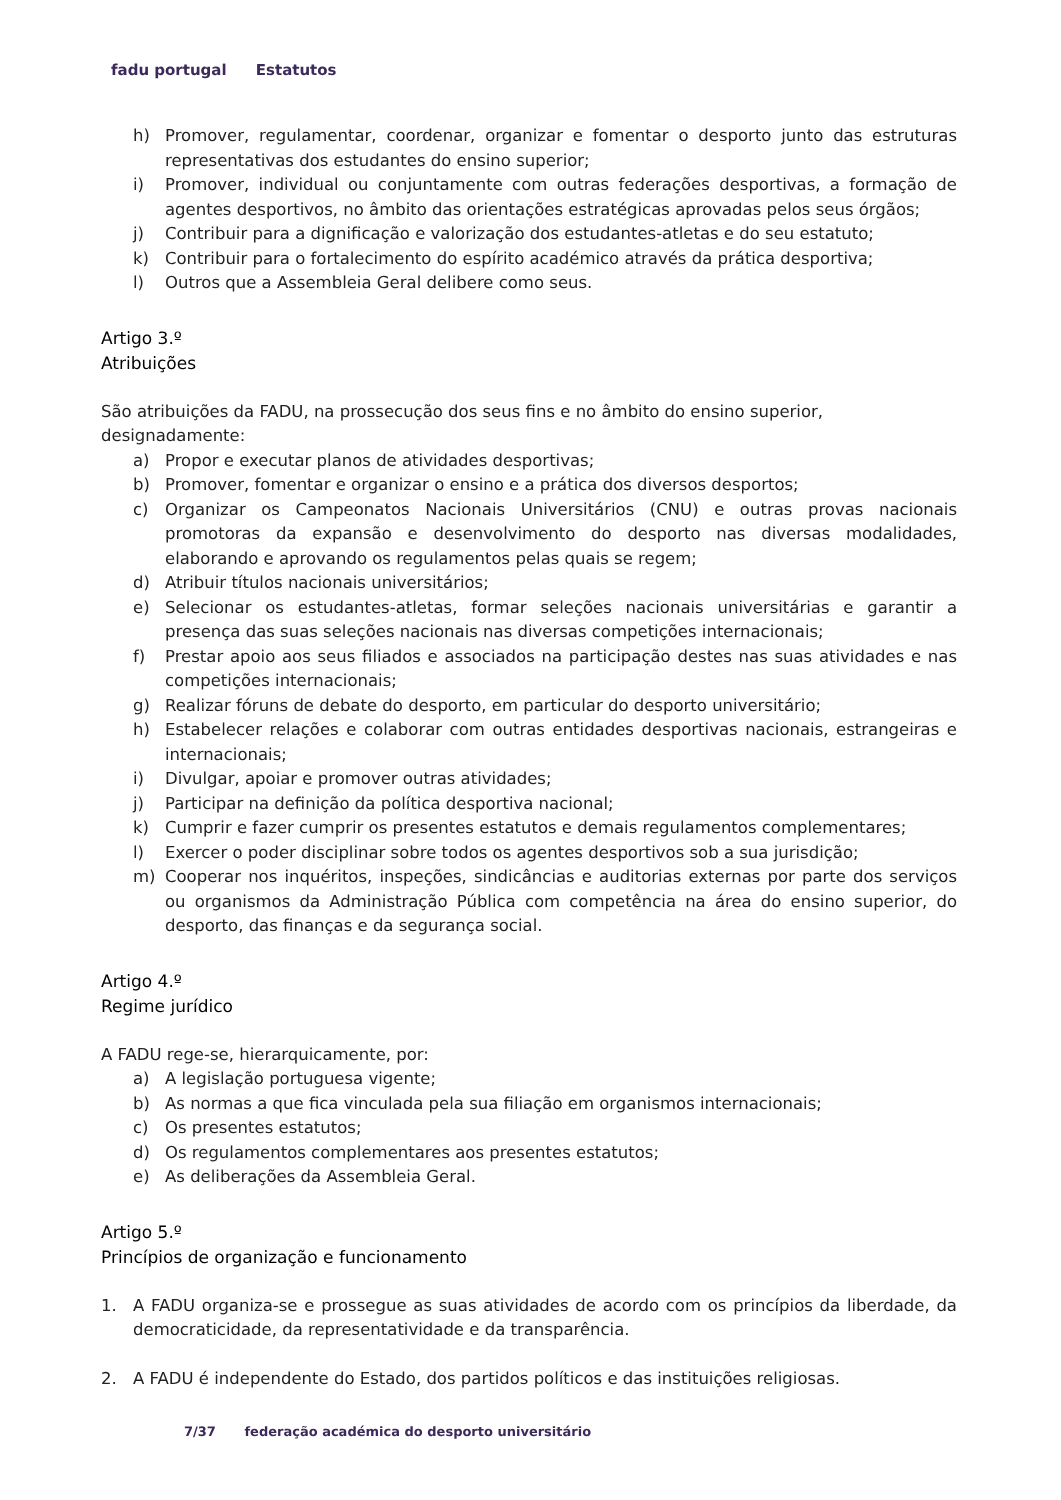fadu portugal Estatutos
h) Promover, regulamentar, coordenar, organizar e fomentar o desporto junto das estruturas representativas dos estudantes do ensino superior;
i) Promover, individual ou conjuntamente com outras federações desportivas, a formação de agentes desportivos, no âmbito das orientações estratégicas aprovadas pelos seus órgãos;
j) Contribuir para a dignificação e valorização dos estudantes-atletas e do seu estatuto;
k) Contribuir para o fortalecimento do espírito académico através da prática desportiva;
l) Outros que a Assembleia Geral delibere como seus.
Artigo 3.º
Atribuições
São atribuições da FADU, na prossecução dos seus fins e no âmbito do ensino superior, designadamente:
a) Propor e executar planos de atividades desportivas;
b) Promover, fomentar e organizar o ensino e a prática dos diversos desportos;
c) Organizar os Campeonatos Nacionais Universitários (CNU) e outras provas nacionais promotoras da expansão e desenvolvimento do desporto nas diversas modalidades, elaborando e aprovando os regulamentos pelas quais se regem;
d) Atribuir títulos nacionais universitários;
e) Selecionar os estudantes-atletas, formar seleções nacionais universitárias e garantir a presença das suas seleções nacionais nas diversas competições internacionais;
f) Prestar apoio aos seus filiados e associados na participação destes nas suas atividades e nas competições internacionais;
g) Realizar fóruns de debate do desporto, em particular do desporto universitário;
h) Estabelecer relações e colaborar com outras entidades desportivas nacionais, estrangeiras e internacionais;
i) Divulgar, apoiar e promover outras atividades;
j) Participar na definição da política desportiva nacional;
k) Cumprir e fazer cumprir os presentes estatutos e demais regulamentos complementares;
l) Exercer o poder disciplinar sobre todos os agentes desportivos sob a sua jurisdição;
m) Cooperar nos inquéritos, inspeções, sindicâncias e auditorias externas por parte dos serviços ou organismos da Administração Pública com competência na área do ensino superior, do desporto, das finanças e da segurança social.
Artigo 4.º
Regime jurídico
A FADU rege-se, hierarquicamente, por:
a) A legislação portuguesa vigente;
b) As normas a que fica vinculada pela sua filiação em organismos internacionais;
c) Os presentes estatutos;
d) Os regulamentos complementares aos presentes estatutos;
e) As deliberações da Assembleia Geral.
Artigo 5.º
Princípios de organização e funcionamento
1. A FADU organiza-se e prossegue as suas atividades de acordo com os princípios da liberdade, da democraticidade, da representatividade e da transparência.
2. A FADU é independente do Estado, dos partidos políticos e das instituições religiosas.
7/37 federação académica do desporto universitário